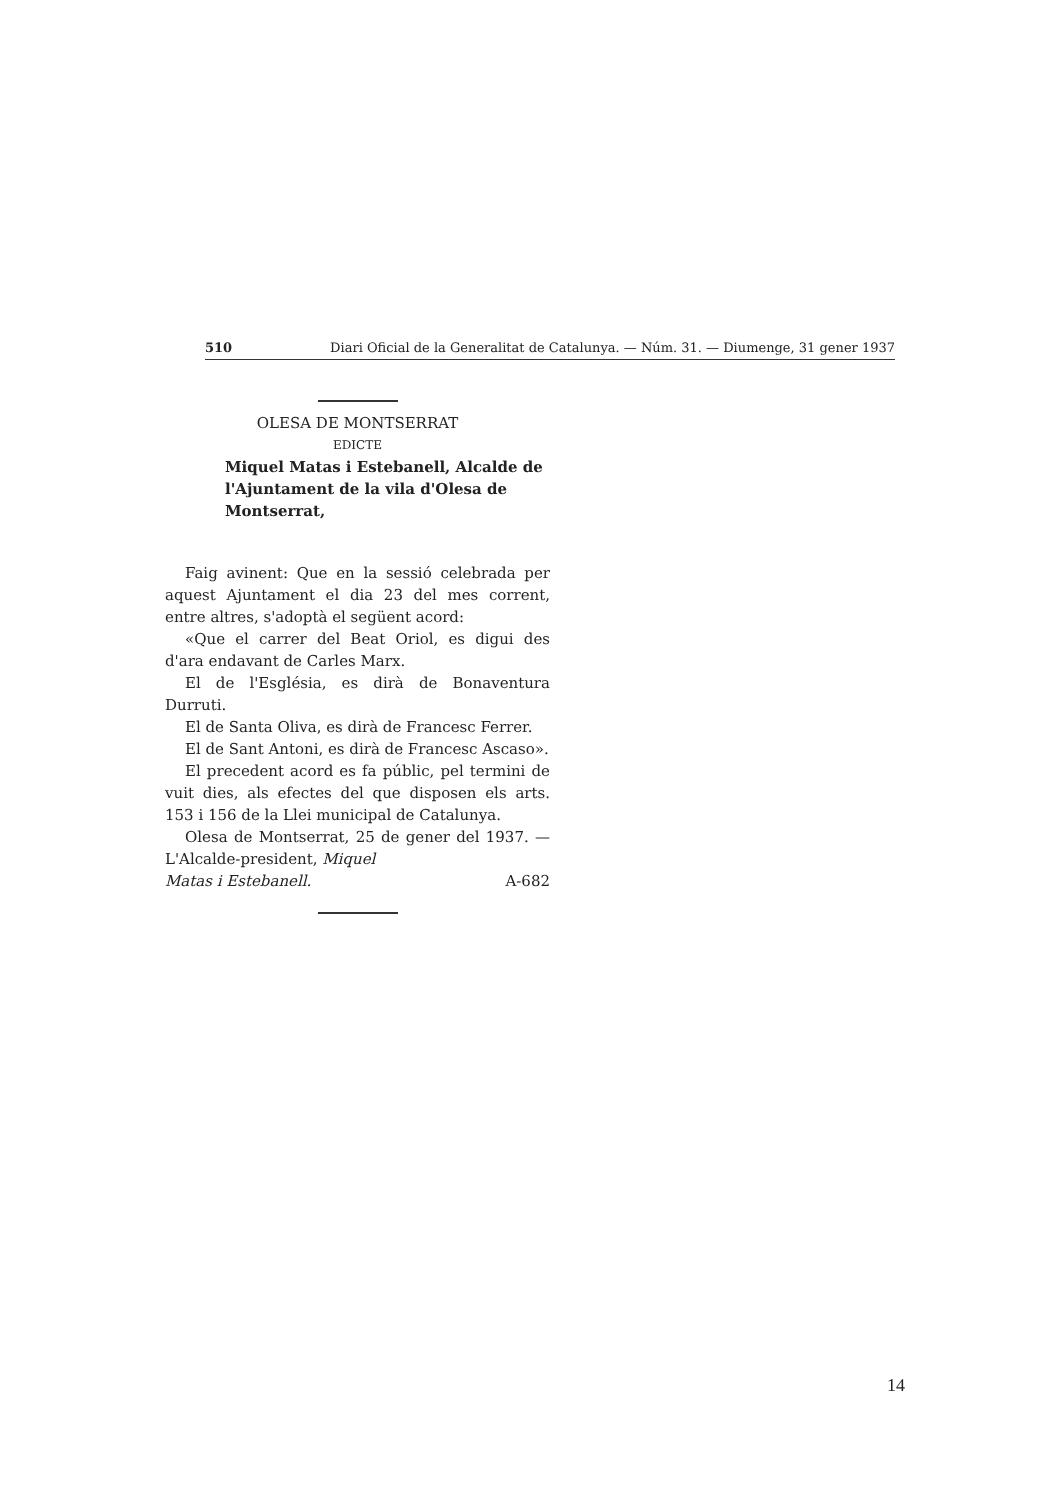510 Diari Oficial de la Generalitat de Catalunya. — Núm. 31. — Diumenge, 31 gener 1937
OLESA DE MONTSERRAT
EDICTE
Miquel Matas i Estebanell, Alcalde de l'Ajuntament de la vila d'Olesa de Montserrat,
Faig avinent: Que en la sessió celebrada per aquest Ajuntament el dia 23 del mes corrent, entre altres, s'adoptà el següent acord:
«Que el carrer del Beat Oriol, es digui des d'ara endavant de Carles Marx.
El de l'Església, es dirà de Bonaventura Durruti.
El de Santa Oliva, es dirà de Francesc Ferrer.
El de Sant Antoni, es dirà de Francesc Ascaso».
El precedent acord es fa públic, pel termini de vuit dies, als efectes del que disposen els arts. 153 i 156 de la Llei municipal de Catalunya.
Olesa de Montserrat, 25 de gener del 1937. — L'Alcalde-president, Miquel
Matas i Estebanell. A-682
14